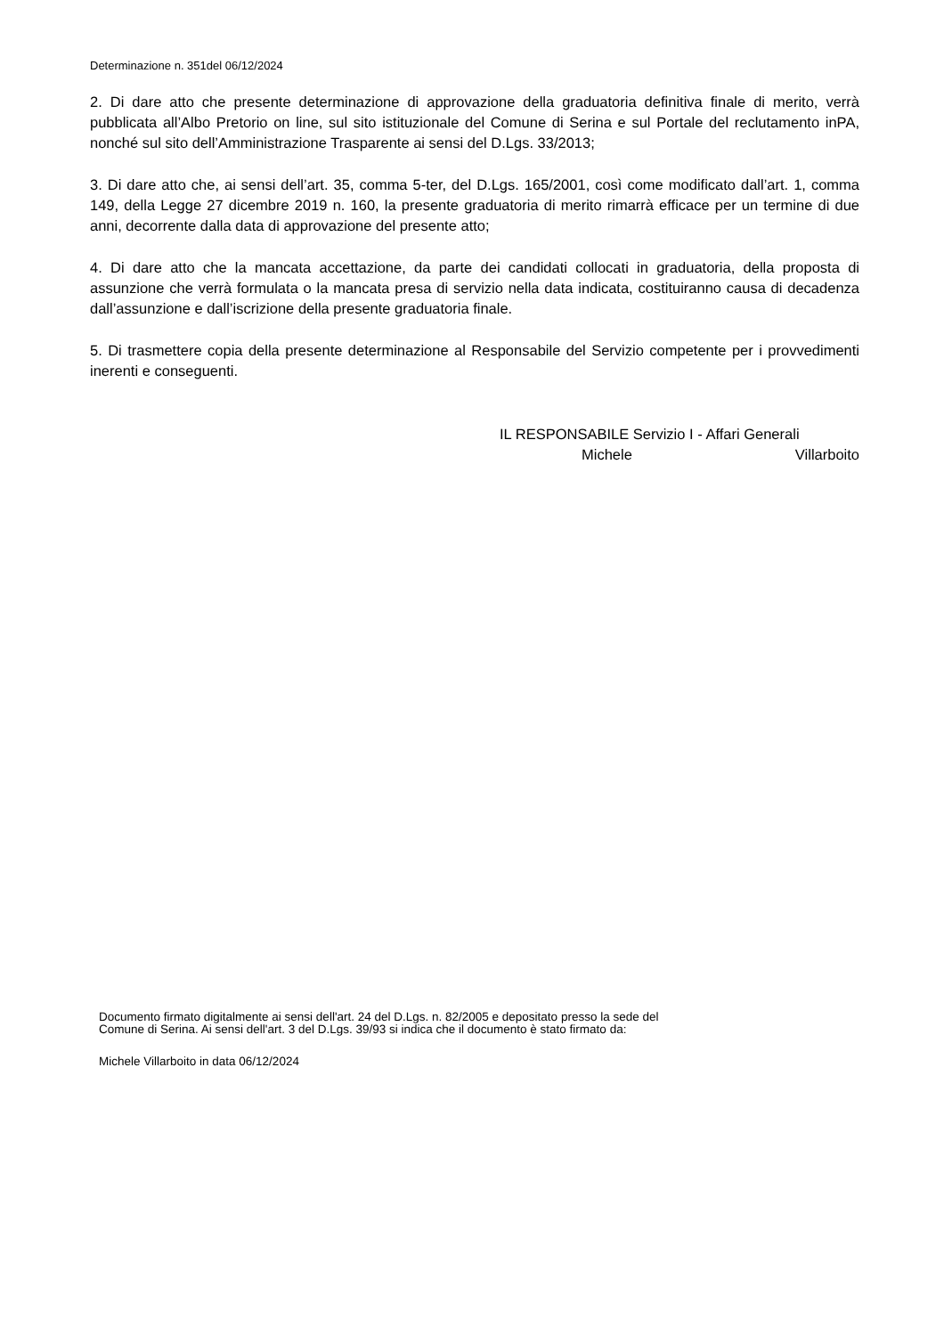Determinazione n. 351del 06/12/2024
2. Di dare atto che presente determinazione di approvazione della graduatoria definitiva finale di merito, verrà pubblicata all’Albo Pretorio on line, sul sito istituzionale del Comune di Serina e sul Portale del reclutamento inPA, nonché sul sito dell’Amministrazione Trasparente ai sensi del D.Lgs. 33/2013;
3. Di dare atto che, ai sensi dell’art. 35, comma 5-ter, del D.Lgs. 165/2001, così come modificato dall’art. 1, comma 149, della Legge 27 dicembre 2019 n. 160, la presente graduatoria di merito rimarrà efficace per un termine di due anni, decorrente dalla data di approvazione del presente atto;
4. Di dare atto che la mancata accettazione, da parte dei candidati collocati in graduatoria, della proposta di assunzione che verrà formulata o la mancata presa di servizio nella data indicata, costituiranno causa di decadenza dall’assunzione e dall’iscrizione della presente graduatoria finale.
5. Di trasmettere copia della presente determinazione al Responsabile del Servizio competente per i provvedimenti inerenti e conseguenti.
IL RESPONSABILE Servizio I - Affari Generali
Michele Villarboito
Documento firmato digitalmente ai sensi dell'art. 24 del D.Lgs. n. 82/2005 e depositato presso la sede del
Comune di Serina. Ai sensi dell'art. 3 del D.Lgs. 39/93 si indica che il documento è stato firmato da:
Michele Villarboito in data 06/12/2024